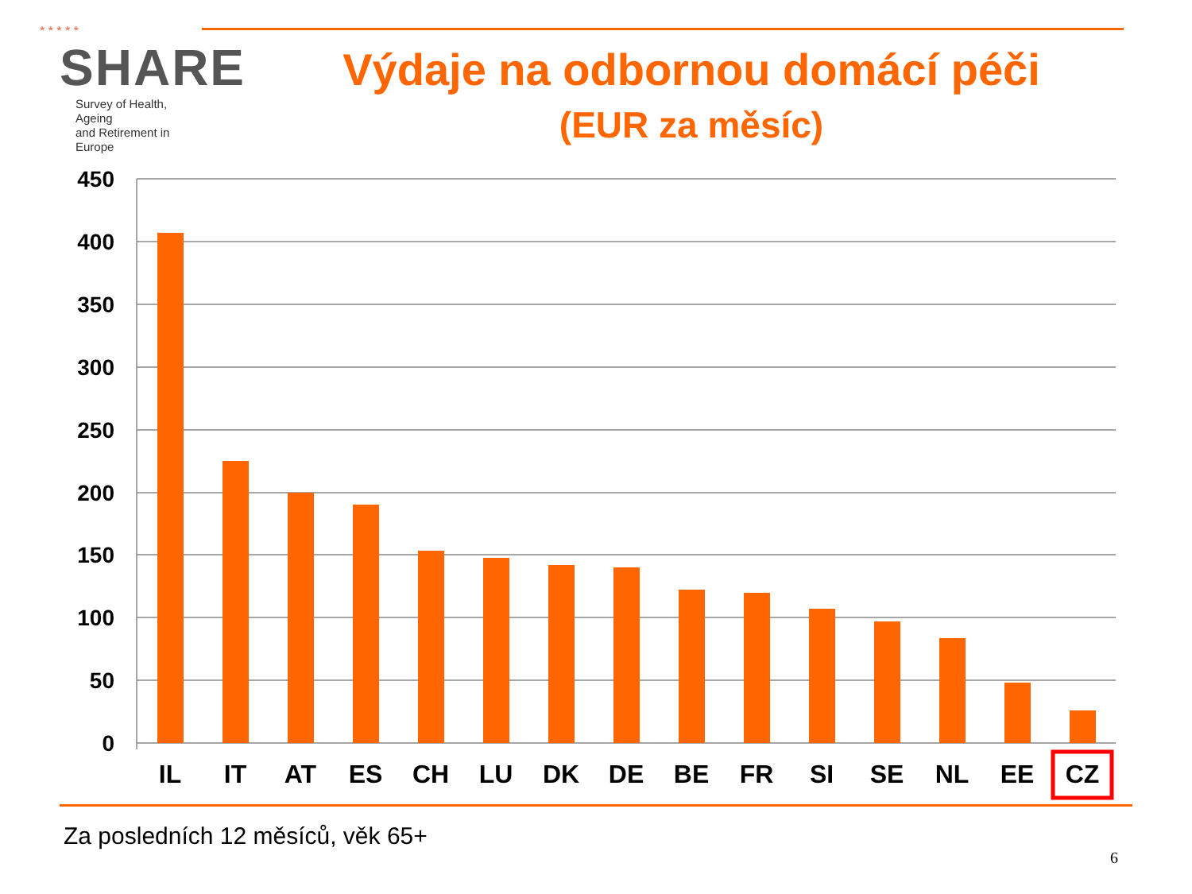* * * * *
SHARE
Survey of Health, Ageing
and Retirement in Europe
Výdaje na odbornou domácí péči
(EUR za měsíc)
450
400
350
300
250
200
150
100
50
0
IL
IT
AT
ES
CH
LU
DK
DE
BE
FR
SI
SE
NL
EE
CZ
Za posledních 12 měsíců, věk 65+
6